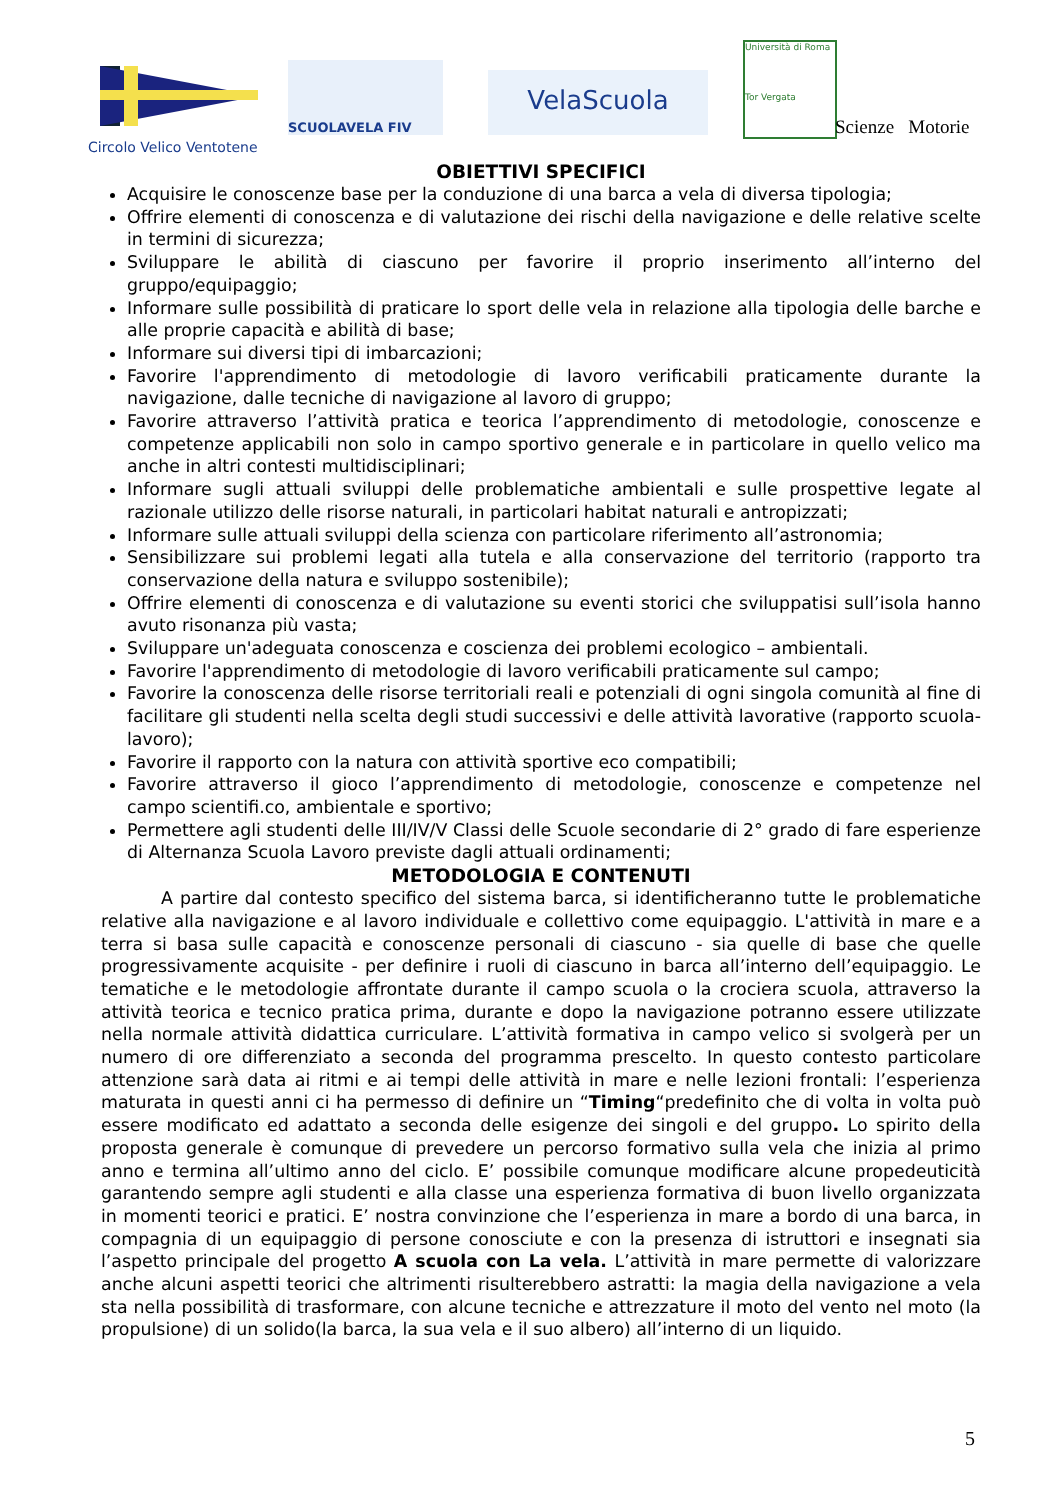Circolo Velico Ventotene
SCUOLAVELA FIV
VelaScuola
Università di Roma
Tor Vergata
Scienze Motorie
OBIETTIVI SPECIFICI
Acquisire le conoscenze base per la conduzione di una barca a vela di diversa tipologia;
Offrire elementi di conoscenza e di valutazione dei rischi della navigazione e delle relative scelte in termini di sicurezza;
Sviluppare le abilità di ciascuno per favorire il proprio inserimento all’interno del gruppo/equipaggio;
Informare sulle possibilità di praticare lo sport delle vela in relazione alla tipologia delle barche e alle proprie capacità e abilità di base;
Informare sui diversi tipi di imbarcazioni;
Favorire l'apprendimento di metodologie di lavoro verificabili praticamente durante la navigazione, dalle tecniche di navigazione al lavoro di gruppo;
Favorire attraverso l’attività pratica e teorica l’apprendimento di metodologie, conoscenze e competenze applicabili non solo in campo sportivo generale e in particolare in quello velico ma anche in altri contesti multidisciplinari;
Informare sugli attuali sviluppi delle problematiche ambientali e sulle prospettive legate al razionale utilizzo delle risorse naturali, in particolari habitat naturali e antropizzati;
Informare sulle attuali sviluppi della scienza con particolare riferimento all’astronomia;
Sensibilizzare sui problemi legati alla tutela e alla conservazione del territorio (rapporto tra conservazione della natura e sviluppo sostenibile);
Offrire elementi di conoscenza e di valutazione su eventi storici che sviluppatisi sull’isola hanno avuto risonanza più vasta;
Sviluppare un'adeguata conoscenza e coscienza dei problemi ecologico – ambientali.
Favorire l'apprendimento di metodologie di lavoro verificabili praticamente sul campo;
Favorire la conoscenza delle risorse territoriali reali e potenziali di ogni singola comunità al fine di facilitare gli studenti nella scelta degli studi successivi e delle attività lavorative (rapporto scuola-lavoro);
Favorire il rapporto con la natura con attività sportive eco compatibili;
Favorire attraverso il gioco l’apprendimento di metodologie, conoscenze e competenze nel campo scientifi.co, ambientale e sportivo;
Permettere agli studenti delle III/IV/V Classi delle Scuole secondarie di 2° grado di fare esperienze di Alternanza Scuola Lavoro previste dagli attuali ordinamenti;
METODOLOGIA E CONTENUTI
A partire dal contesto specifico del sistema barca, si identificheranno tutte le problematiche relative alla navigazione e al lavoro individuale e collettivo come equipaggio. L'attività in mare e a terra si basa sulle capacità e conoscenze personali di ciascuno - sia quelle di base che quelle progressivamente acquisite - per definire i ruoli di ciascuno in barca all’interno dell’equipaggio. Le tematiche e le metodologie affrontate durante il campo scuola o la crociera scuola, attraverso la attività teorica e tecnico pratica prima, durante e dopo la navigazione potranno essere utilizzate nella normale attività didattica curriculare. L’attività formativa in campo velico si svolgerà per un numero di ore differenziato a seconda del programma prescelto. In questo contesto particolare attenzione sarà data ai ritmi e ai tempi delle attività in mare e nelle lezioni frontali: l’esperienza maturata in questi anni ci ha permesso di definire un “Timing“predefinito che di volta in volta può essere modificato ed adattato a seconda delle esigenze dei singoli e del gruppo. Lo spirito della proposta generale è comunque di prevedere un percorso formativo sulla vela che inizia al primo anno e termina all’ultimo anno del ciclo. E’ possibile comunque modificare alcune propedeuticità garantendo sempre agli studenti e alla classe una esperienza formativa di buon livello organizzata in momenti teorici e pratici. E’ nostra convinzione che l’esperienza in mare a bordo di una barca, in compagnia di un equipaggio di persone conosciute e con la presenza di istruttori e insegnati sia l’aspetto principale del progetto A scuola con La vela. L’attività in mare permette di valorizzare anche alcuni aspetti teorici che altrimenti risulterebbero astratti: la magia della navigazione a vela sta nella possibilità di trasformare, con alcune tecniche e attrezzature il moto del vento nel moto (la propulsione) di un solido(la barca, la sua vela e il suo albero) all’interno di un liquido.
5